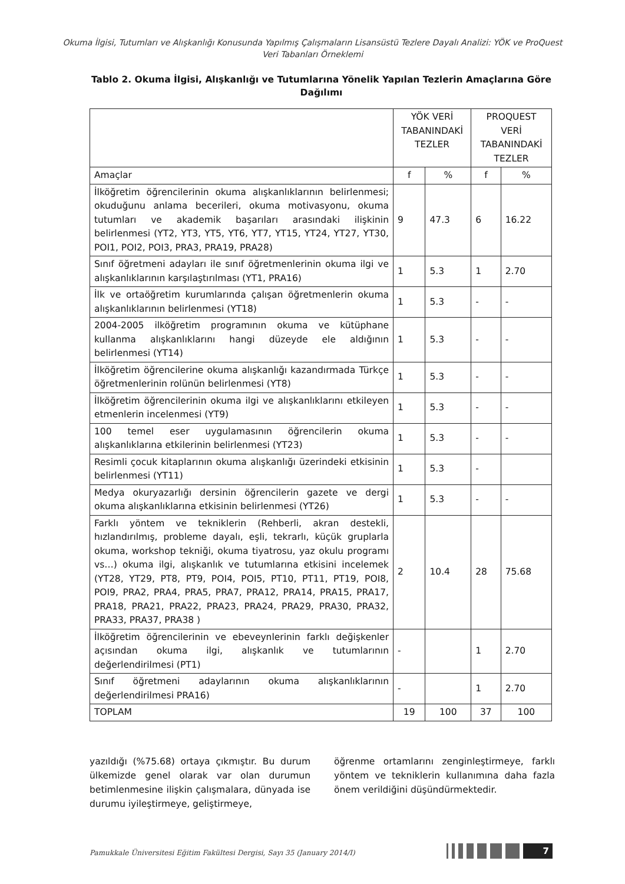Okuma İlgisi, Tutumları ve Alışkanlığı Konusunda Yapılmış Çalışmaların Lisansüstü Tezlere Dayalı Analizi: YÖK ve ProQuest Veri Tabanları Örneklemi
Tablo 2. Okuma İlgisi, Alışkanlığı ve Tutumlarına Yönelik Yapılan Tezlerin Amaçlarına Göre Dağılımı
| | YÖK VERİ TABANINDAKİ TEZLER | | PROQUEST VERİ TABANINDAKİ TEZLER | |
| --- | --- | --- | --- | --- |
| Amaçlar | f | % | f | % |
| İlköğretim öğrencilerinin okuma alışkanlıklarının belirlenmesi; okuduğunu anlama becerileri, okuma motivasyonu, okuma tutumları ve akademik başarıları arasındaki ilişkinin belirlenmesi (YT2, YT3, YT5, YT6, YT7, YT15, YT24, YT27, YT30, POI1, POI2, POI3, PRA3, PRA19, PRA28) | 9 | 47.3 | 6 | 16.22 |
| Sınıf öğretmeni adayları ile sınıf öğretmenlerinin okuma ilgi ve alışkanlıklarının karşılaştırılması (YT1, PRA16) | 1 | 5.3 | 1 | 2.70 |
| İlk ve ortaöğretim kurumlarında çalışan öğretmenlerin okuma alışkanlıklarının belirlenmesi (YT18) | 1 | 5.3 | - | - |
| 2004-2005 ilköğretim programının okuma ve kütüphane kullanma alışkanlıklarını hangi düzeyde ele aldığının belirlenmesi (YT14) | 1 | 5.3 | - | - |
| İlköğretim öğrencilerine okuma alışkanlığı kazandırmada Türkçe öğretmenlerinin rolünün belirlenmesi (YT8) | 1 | 5.3 | - | - |
| İlköğretim öğrencilerinin okuma ilgi ve alışkanlıklarını etkileyen etmenlerin incelenmesi (YT9) | 1 | 5.3 | - | - |
| 100 temel eser uygulamasının öğrencilerin okuma alışkanlıklarına etkilerinin belirlenmesi (YT23) | 1 | 5.3 | - | - |
| Resimli çocuk kitaplarının okuma alışkanlığı üzerindeki etkisinin belirlenmesi (YT11) | 1 | 5.3 | - | |
| Medya okuryazarlığı dersinin öğrencilerin gazete ve dergi okuma alışkanlıklarına etkisinin belirlenmesi (YT26) | 1 | 5.3 | - | - |
| Farklı yöntem ve tekniklerin (Rehberli, akran destekli, hızlandırılmış, probleme dayalı, eşli, tekrarlı, küçük gruplarla okuma, workshop tekniği, okuma tiyatrosu, yaz okulu programı vs…) okuma ilgi, alışkanlık ve tutumlarına etkisini incelemek (YT28, YT29, PT8, PT9, POI4, POI5, PT10, PT11, PT19, POI8, POI9, PRA2, PRA4, PRA5, PRA7, PRA12, PRA14, PRA15, PRA17, PRA18, PRA21, PRA22, PRA23, PRA24, PRA29, PRA30, PRA32, PRA33, PRA37, PRA38 ) | 2 | 10.4 | 28 | 75.68 |
| İlköğretim öğrencilerinin ve ebeveynlerinin farklı değişkenler açısından okuma ilgi, alışkanlık ve tutumlarının değerlendirilmesi (PT1) | - | | 1 | 2.70 |
| Sınıf öğretmeni adaylarının okuma alışkanlıklarının değerlendirilmesi PRA16) | - | | 1 | 2.70 |
| TOPLAM | 19 | 100 | 37 | 100 |
yazıldığı (%75.68) ortaya çıkmıştır. Bu durum ülkemizde genel olarak var olan durumun betimlenmesine ilişkin çalışmalara, dünyada ise durumu iyileştirmeye, geliştirmeye,
öğrenme ortamlarını zenginleştirmeye, farklı yöntem ve tekniklerin kullanımına daha fazla önem verildiğini düşündürmektedir.
Pamukkale Üniversitesi Eğitim Fakültesi Dergisi, Sayı 35 (January 2014/I)
7